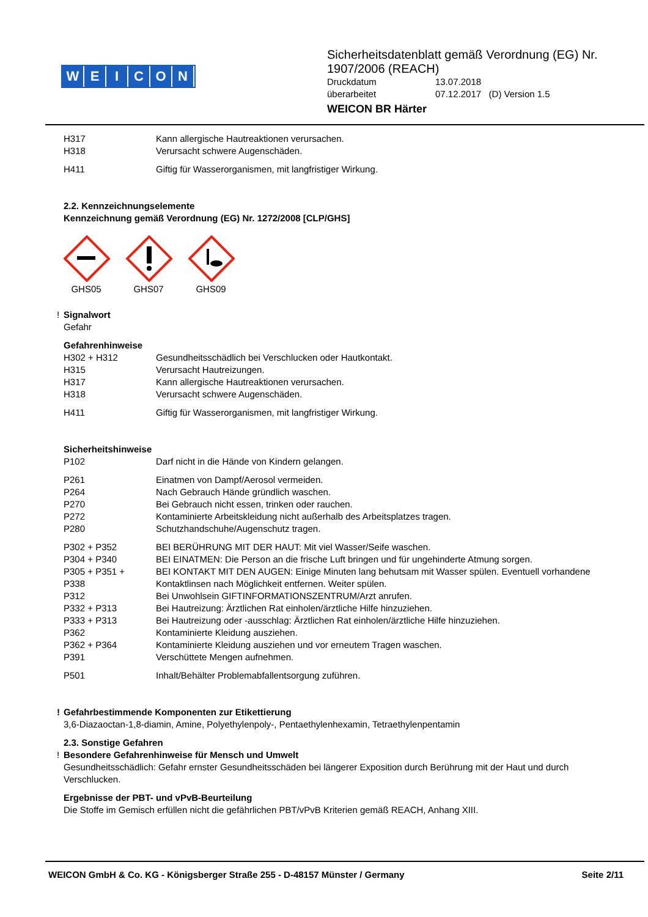WEICON
Sicherheitsdatenblatt gemäß Verordnung (EG) Nr.
1907/2006 (REACH)
Druckdatum 13.07.2018
überarbeitet 07.12.2017 (D) Version 1.5
WEICON BR Härter
H317 Kann allergische Hautreaktionen verursachen.
H318 Verursacht schwere Augenschäden.
H411 Giftig für Wasserorganismen, mit langfristiger Wirkung.
2.2. Kennzeichnungselemente
Kennzeichnung gemäß Verordnung (EG) Nr. 1272/2008 [CLP/GHS]
GHS05
GHS07
GHS09
! Signalwort
Gefahr
Gefahrenhinweise
H302 + H312 Gesundheitsschädlich bei Verschlucken oder Hautkontakt.
H315 Verursacht Hautreizungen.
H317 Kann allergische Hautreaktionen verursachen.
H318 Verursacht schwere Augenschäden.
H411 Giftig für Wasserorganismen, mit langfristiger Wirkung.
Sicherheitshinweise
P102 Darf nicht in die Hände von Kindern gelangen.
P261 Einatmen von Dampf/Aerosol vermeiden.
P264 Nach Gebrauch Hände gründlich waschen.
P270 Bei Gebrauch nicht essen, trinken oder rauchen.
P272 Kontaminierte Arbeitskleidung nicht außerhalb des Arbeitsplatzes tragen.
P280 Schutzhandschuhe/Augenschutz tragen.
P302 + P352 BEI BERÜHRUNG MIT DER HAUT: Mit viel Wasser/Seife waschen.
P304 + P340 BEI EINATMEN: Die Person an die frische Luft bringen und für ungehinderte Atmung sorgen.
P305 + P351 +
P338
BEI KONTAKT MIT DEN AUGEN: Einige Minuten lang behutsam mit Wasser spülen. Eventuell vorhandene Kontaktlinsen nach Möglichkeit entfernen. Weiter spülen.
P312 Bei Unwohlsein GIFTINFORMATIONSZENTRUM/Arzt anrufen.
P332 + P313 Bei Hautreizung: Ärztlichen Rat einholen/ärztliche Hilfe hinzuziehen.
P333 + P313 Bei Hautreizung oder -ausschlag: Ärztlichen Rat einholen/ärztliche Hilfe hinzuziehen.
P362 Kontaminierte Kleidung ausziehen.
P362 + P364 Kontaminierte Kleidung ausziehen und vor erneutem Tragen waschen.
P391 Verschüttete Mengen aufnehmen.
P501 Inhalt/Behälter Problemabfallentsorgung zuführen.
! Gefahrbestimmende Komponenten zur Etikettierung
3,6-Diazaoctan-1,8-diamin, Amine, Polyethylenpoly-, Pentaethylenhexamin, Tetraethylenpentamin
2.3. Sonstige Gefahren
! Besondere Gefahrenhinweise für Mensch und Umwelt
Gesundheitsschädlich: Gefahr ernster Gesundheitsschäden bei längerer Exposition durch Berührung mit der Haut und durch Verschlucken.
Ergebnisse der PBT- und vPvB-Beurteilung
Die Stoffe im Gemisch erfüllen nicht die gefährlichen PBT/vPvB Kriterien gemäß REACH, Anhang XIII.
WEICON GmbH & Co. KG - Königsberger Straße 255 - D-48157 Münster / Germany Seite 2/11